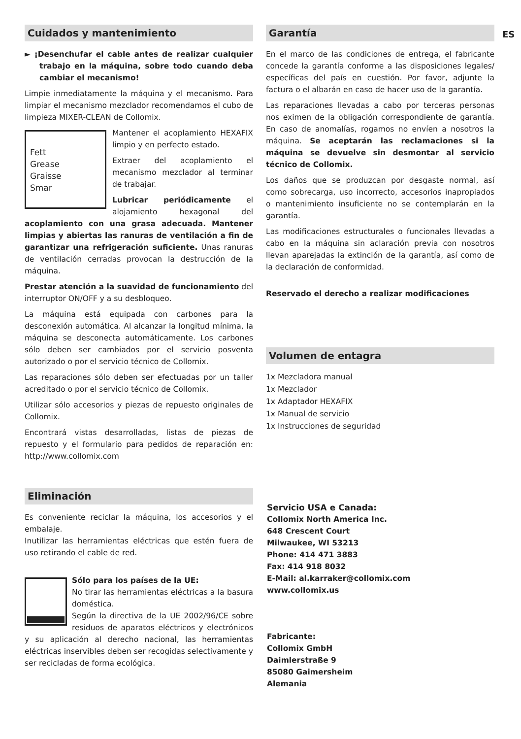ES
Cuidados y mantenimiento
► ¡Desenchufar el cable antes de realizar cualquier trabajo en la máquina, sobre todo cuando deba cambiar el mecanismo!
Limpie inmediatamente la máquina y el mecanismo. Para limpiar el mecanismo mezclador recomendamos el cubo de limpieza MIXER-CLEAN de Collomix.
Fett
Grease
Graisse
Smar
Mantener el acoplamiento HEXAFIX limpio y en perfecto estado.
Extraer del acoplamiento el mecanismo mezclador al terminar de trabajar.
Lubricar periódicamente el alojamiento hexagonal del acoplamiento con una grasa adecuada. Mantener limpias y abiertas las ranuras de ventilación a fin de garantizar una refrigeración suficiente. Unas ranuras de ventilación cerradas provocan la destrucción de la máquina.
Prestar atención a la suavidad de funcionamiento del interruptor ON/OFF y a su desbloqueo.
La máquina está equipada con carbones para la desconexión automática. Al alcanzar la longitud mínima, la máquina se desconecta automáticamente. Los carbones sólo deben ser cambiados por el servicio posventa autorizado o por el servicio técnico de Collomix.
Las reparaciones sólo deben ser efectuadas por un taller acreditado o por el servicio técnico de Collomix.
Utilizar sólo accesorios y piezas de repuesto originales de Collomix.
Encontrará vistas desarrolladas, listas de piezas de repuesto y el formulario para pedidos de reparación en: http://www.collomix.com
Eliminación
Es conveniente reciclar la máquina, los accesorios y el embalaje.
Inutilizar las herramientas eléctricas que estén fuera de uso retirando el cable de red.
Sólo para los países de la UE:
No tirar las herramientas eléctricas a la basura doméstica.
Según la directiva de la UE 2002/96/CE sobre residuos de aparatos eléctricos y electrónicos y su aplicación al derecho nacional, las herramientas eléctricas inservibles deben ser recogidas selectivamente y ser recicladas de forma ecológica.
Garantía
En el marco de las condiciones de entrega, el fabricante concede la garantía conforme a las disposiciones legales/ específicas del país en cuestión. Por favor, adjunte la factura o el albarán en caso de hacer uso de la garantía.
Las reparaciones llevadas a cabo por terceras personas nos eximen de la obligación correspondiente de garantía. En caso de anomalías, rogamos no envíen a nosotros la máquina. Se aceptarán las reclamaciones si la máquina se devuelve sin desmontar al servicio técnico de Collomix.
Los daños que se produzcan por desgaste normal, así como sobrecarga, uso incorrecto, accesorios inapropiados o mantenimiento insuficiente no se contemplarán en la garantía.
Las modificaciones estructurales o funcionales llevadas a cabo en la máquina sin aclaración previa con nosotros llevan aparejadas la extinción de la garantía, así como de la declaración de conformidad.
Reservado el derecho a realizar modificaciones
Volumen de entagra
1x Mezcladora manual
1x Mezclador
1x Adaptador HEXAFIX
1x Manual de servicio
1x Instrucciones de seguridad
Servicio USA e Canada:
Collomix North America Inc.
648 Crescent Court
Milwaukee, WI 53213
Phone: 414 471 3883
Fax: 414 918 8032
E-Mail: al.karraker@collomix.com
www.collomix.us
Fabricante:
Collomix GmbH
Daimlerstraße 9
85080 Gaimersheim
Alemania